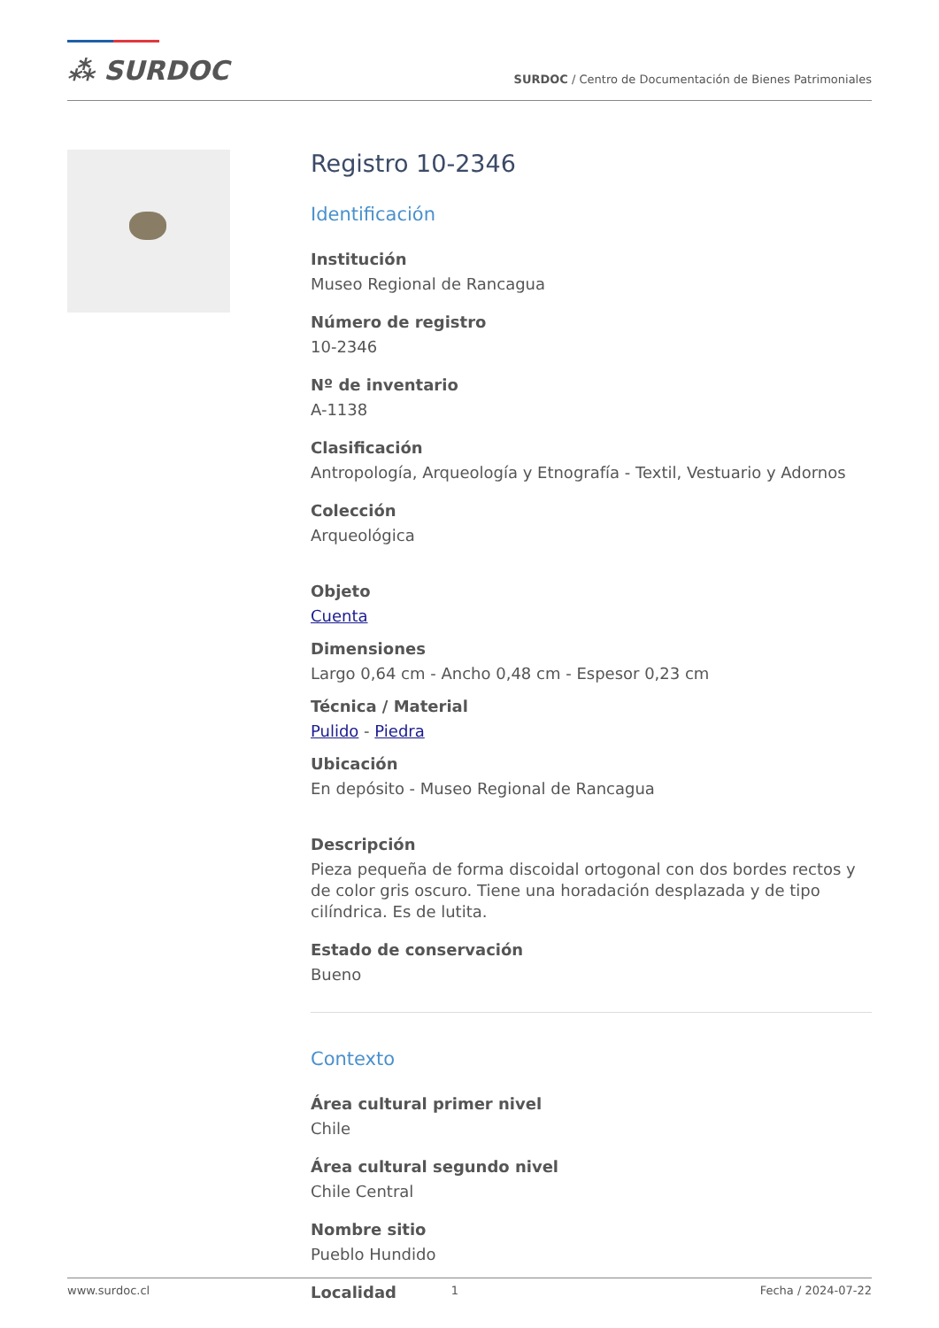⁂ SURDOC
SURDOC / Centro de Documentación de Bienes Patrimoniales
Registro 10-2346
Identificación
Institución
Museo Regional de Rancagua
Número de registro
10-2346
Nº de inventario
A-1138
Clasificación
Antropología, Arqueología y Etnografía - Textil, Vestuario y Adornos
Colección
Arqueológica
Objeto
Cuenta
Dimensiones
Largo 0,64 cm - Ancho 0,48 cm - Espesor 0,23 cm
Técnica / Material
Pulido - Piedra
Ubicación
En depósito - Museo Regional de Rancagua
Descripción
Pieza pequeña de forma discoidal ortogonal con dos bordes rectos y de color gris oscuro. Tiene una horadación desplazada y de tipo cilíndrica. Es de lutita.
Estado de conservación
Bueno
Contexto
Área cultural primer nivel
Chile
Área cultural segundo nivel
Chile Central
Nombre sitio
Pueblo Hundido
Localidad
www.surdoc.cl 1 Fecha / 2024-07-22